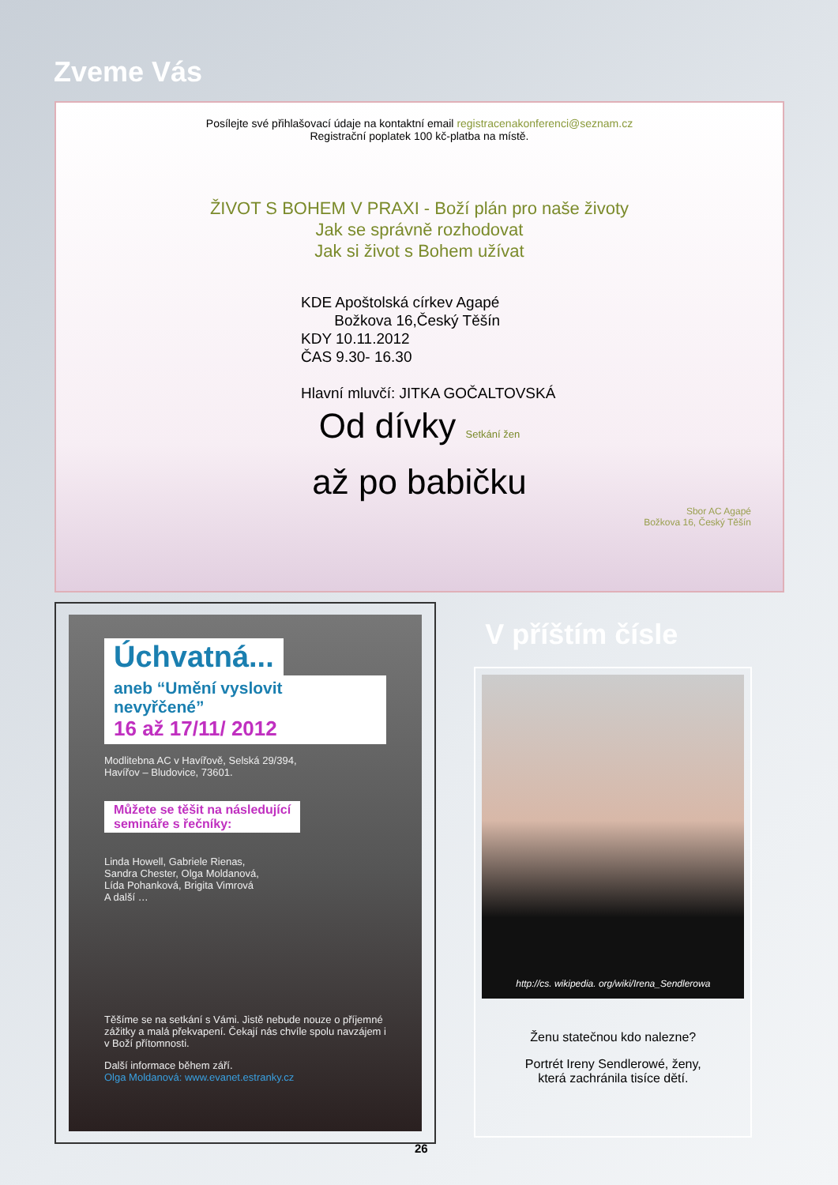Zveme Vás
Posílejte své přihlašovací údaje na kontaktní email registracenakonferenci@seznam.cz
Registrační poplatek 100 kč-platba na místě.
ŽIVOT S BOHEM V PRAXI - Boží plán pro naše životy
Jak se správně rozhodovat
Jak si život s Bohem užívat
KDE Apoštolská církev Agapé
Božkova 16,Český Těšín
KDY 10.11.2012
ČAS 9.30- 16.30
Hlavní mluvčí: JITKA GOČALTOVSKÁ
Od dívky Setkání žen
až po babičku
Sbor AC Agapé
Božkova 16, Český Těšín
Úchvatná...
aneb “Umění vyslovit nevyřčené”
16 až 17/11/ 2012
Modlitebna AC v Havířově, Selská 29/394,
Havířov – Bludovice, 73601.
Můžete se těšit na následující
semináře s řečníky:
Linda Howell, Gabriele Rienas,
Sandra Chester, Olga Moldanová,
Lída Pohanková, Brigita Vimrová
A další …
Těšíme se na setkání s Vámi. Jistě nebude nouze o příjemné zážitky a malá překvapení. Čekají nás chvíle spolu navzájem i v Boží přítomnosti.
Další informace během září.
Olga Moldanová: www.evanet.estranky.cz
V příštím čísle
http://cs. wikipedia. org/wiki/Irena_Sendlerowa
Ženu statečnou kdo nalezne?
Portrét Ireny Sendlerowé, ženy,
která zachránila tisíce dětí.
26